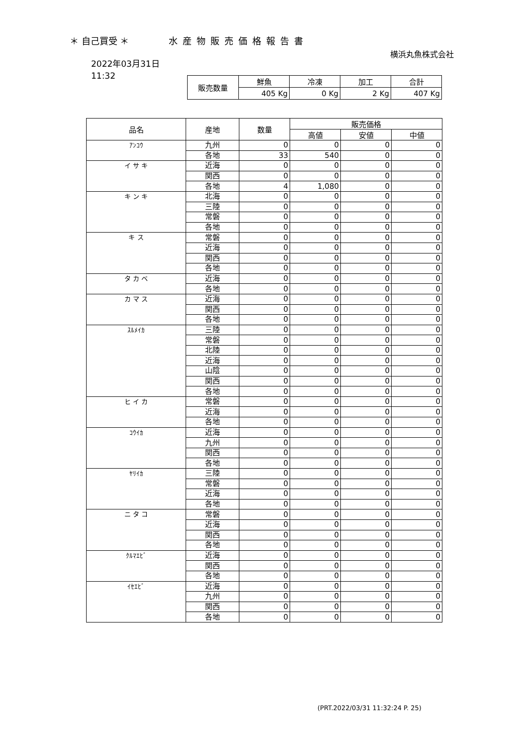＊ 自己買受 ＊ 水産物販売価格報告書
横浜丸魚株式会社
2022年03月31日
11:32
| 販売数量 | 鮮魚 | 冷凍 | 加工 | 合計 |
| --- | --- | --- | --- | --- |
| | 405 Kg | 0 Kg | 2 Kg | 407 Kg |
| 品名 | 産地 | 数量 | 販売価格 | | |
| --- | --- | --- | --- | --- | --- |
| | | | 高値 | 安値 | 中値 |
| ｱﾝｺｳ | 九州 | 0 | 0 | 0 | 0 |
| | 各地 | 33 | 540 | 0 | 0 |
| イ サ キ | 近海 | 0 | 0 | 0 | 0 |
| | 関西 | 0 | 0 | 0 | 0 |
| | 各地 | 4 | 1,080 | 0 | 0 |
| キ ン キ | 北海 | 0 | 0 | 0 | 0 |
| | 三陸 | 0 | 0 | 0 | 0 |
| | 常磐 | 0 | 0 | 0 | 0 |
| | 各地 | 0 | 0 | 0 | 0 |
| キ ス | 常磐 | 0 | 0 | 0 | 0 |
| | 近海 | 0 | 0 | 0 | 0 |
| | 関西 | 0 | 0 | 0 | 0 |
| | 各地 | 0 | 0 | 0 | 0 |
| タ カ ベ | 近海 | 0 | 0 | 0 | 0 |
| | 各地 | 0 | 0 | 0 | 0 |
| カ マ ス | 近海 | 0 | 0 | 0 | 0 |
| | 関西 | 0 | 0 | 0 | 0 |
| | 各地 | 0 | 0 | 0 | 0 |
| ｽﾙﾒｲｶ | 三陸 | 0 | 0 | 0 | 0 |
| | 常磐 | 0 | 0 | 0 | 0 |
| | 北陸 | 0 | 0 | 0 | 0 |
| | 近海 | 0 | 0 | 0 | 0 |
| | 山陰 | 0 | 0 | 0 | 0 |
| | 関西 | 0 | 0 | 0 | 0 |
| | 各地 | 0 | 0 | 0 | 0 |
| ヒ イ カ | 常磐 | 0 | 0 | 0 | 0 |
| | 近海 | 0 | 0 | 0 | 0 |
| | 各地 | 0 | 0 | 0 | 0 |
| ｺｳｲｶ | 近海 | 0 | 0 | 0 | 0 |
| | 九州 | 0 | 0 | 0 | 0 |
| | 関西 | 0 | 0 | 0 | 0 |
| | 各地 | 0 | 0 | 0 | 0 |
| ﾔﾘｲｶ | 三陸 | 0 | 0 | 0 | 0 |
| | 常磐 | 0 | 0 | 0 | 0 |
| | 近海 | 0 | 0 | 0 | 0 |
| | 各地 | 0 | 0 | 0 | 0 |
| ニ タ コ | 常磐 | 0 | 0 | 0 | 0 |
| | 近海 | 0 | 0 | 0 | 0 |
| | 関西 | 0 | 0 | 0 | 0 |
| | 各地 | 0 | 0 | 0 | 0 |
| ｸﾙﾏｴﾋﾞ | 近海 | 0 | 0 | 0 | 0 |
| | 関西 | 0 | 0 | 0 | 0 |
| | 各地 | 0 | 0 | 0 | 0 |
| ｲｾｴﾋﾞ | 近海 | 0 | 0 | 0 | 0 |
| | 九州 | 0 | 0 | 0 | 0 |
| | 関西 | 0 | 0 | 0 | 0 |
| | 各地 | 0 | 0 | 0 | 0 |
(PRT.2022/03/31 11:32:24 P. 25)